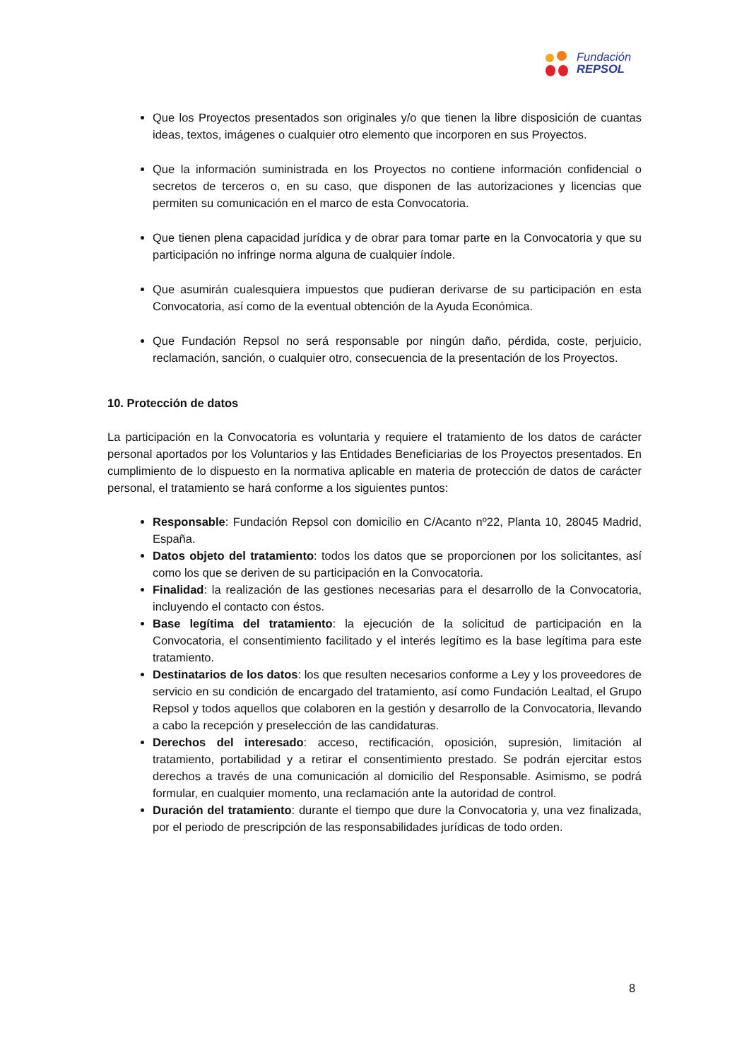Fundación
REPSOL
Que los Proyectos presentados son originales y/o que tienen la libre disposición de cuantas ideas, textos, imágenes o cualquier otro elemento que incorporen en sus Proyectos.
Que la información suministrada en los Proyectos no contiene información confidencial o secretos de terceros o, en su caso, que disponen de las autorizaciones y licencias que permiten su comunicación en el marco de esta Convocatoria.
Que tienen plena capacidad jurídica y de obrar para tomar parte en la Convocatoria y que su participación no infringe norma alguna de cualquier índole.
Que asumirán cualesquiera impuestos que pudieran derivarse de su participación en esta Convocatoria, así como de la eventual obtención de la Ayuda Económica.
Que Fundación Repsol no será responsable por ningún daño, pérdida, coste, perjuicio, reclamación, sanción, o cualquier otro, consecuencia de la presentación de los Proyectos.
10. Protección de datos
La participación en la Convocatoria es voluntaria y requiere el tratamiento de los datos de carácter personal aportados por los Voluntarios y las Entidades Beneficiarias de los Proyectos presentados. En cumplimiento de lo dispuesto en la normativa aplicable en materia de protección de datos de carácter personal, el tratamiento se hará conforme a los siguientes puntos:
Responsable: Fundación Repsol con domicilio en C/Acanto nº22, Planta 10, 28045 Madrid, España.
Datos objeto del tratamiento: todos los datos que se proporcionen por los solicitantes, así como los que se deriven de su participación en la Convocatoria.
Finalidad: la realización de las gestiones necesarias para el desarrollo de la Convocatoria, incluyendo el contacto con éstos.
Base legítima del tratamiento: la ejecución de la solicitud de participación en la Convocatoria, el consentimiento facilitado y el interés legítimo es la base legítima para este tratamiento.
Destinatarios de los datos: los que resulten necesarios conforme a Ley y los proveedores de servicio en su condición de encargado del tratamiento, así como Fundación Lealtad, el Grupo Repsol y todos aquellos que colaboren en la gestión y desarrollo de la Convocatoria, llevando a cabo la recepción y preselección de las candidaturas.
Derechos del interesado: acceso, rectificación, oposición, supresión, limitación al tratamiento, portabilidad y a retirar el consentimiento prestado. Se podrán ejercitar estos derechos a través de una comunicación al domicilio del Responsable. Asimismo, se podrá formular, en cualquier momento, una reclamación ante la autoridad de control.
Duración del tratamiento: durante el tiempo que dure la Convocatoria y, una vez finalizada, por el periodo de prescripción de las responsabilidades jurídicas de todo orden.
8